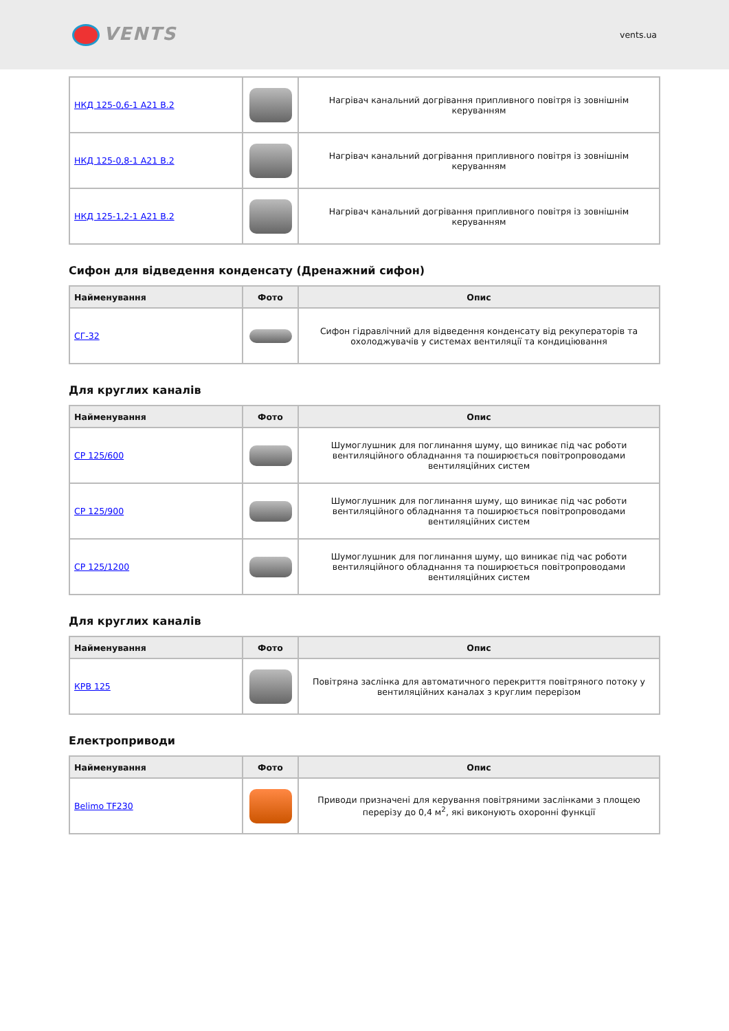VENTS
vents.ua
| НКД 125-0,6-1 А21 В.2 | | Нагрівач канальний догрівання припливного повітря із зовнішнім керуванням |
| НКД 125-0,8-1 А21 В.2 | | Нагрівач канальний догрівання припливного повітря із зовнішнім керуванням |
| НКД 125-1,2-1 А21 В.2 | | Нагрівач канальний догрівання припливного повітря із зовнішнім керуванням |
Сифон для відведення конденсату (Дренажний сифон)
| Найменування | Фото | Опис |
| --- | --- | --- |
| СГ-32 | | Сифон гідравлічний для відведення конденсату від рекуператорів та охолоджувачів у системах вентиляції та кондиціювання |
Для круглих каналів
| Найменування | Фото | Опис |
| --- | --- | --- |
| СР 125/600 | | Шумоглушник для поглинання шуму, що виникає під час роботи вентиляційного обладнання та поширюється повітропроводами вентиляційних систем |
| СР 125/900 | | Шумоглушник для поглинання шуму, що виникає під час роботи вентиляційного обладнання та поширюється повітропроводами вентиляційних систем |
| СР 125/1200 | | Шумоглушник для поглинання шуму, що виникає під час роботи вентиляційного обладнання та поширюється повітропроводами вентиляційних систем |
Для круглих каналів
| Найменування | Фото | Опис |
| --- | --- | --- |
| КРВ 125 | | Повітряна заслінка для автоматичного перекриття повітряного потоку у вентиляційних каналах з круглим перерізом |
Електроприводи
| Найменування | Фото | Опис |
| --- | --- | --- |
| Belimo TF230 | | Приводи призначені для керування повітряними заслінками з площею перерізу до 0,4 м<sup>2</sup>, які виконують охоронні функції |